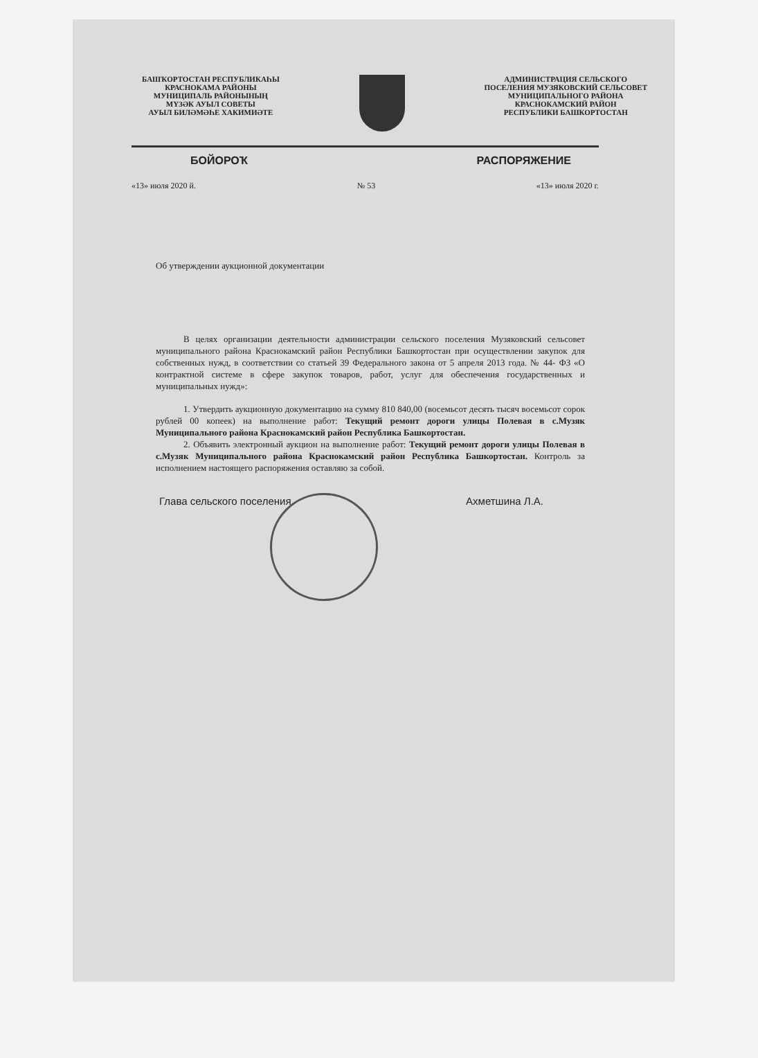БАШҠОРТОСТАН РЕСПУБЛИКАҺЫ
КРАСНОКАМА РАЙОНЫ
МУНИЦИПАЛЬ РАЙОНЫНЫҢ
МҮЗӘК АУЫЛ СОВЕТЫ
АУЫЛ БИЛӘМӘҺЕ ХАКИМИӘТЕ
АДМИНИСТРАЦИЯ СЕЛЬСКОГО
ПОСЕЛЕНИЯ МУЗЯКОВСКИЙ СЕЛЬСОВЕТ
МУНИЦИПАЛЬНОГО РАЙОНА
КРАСНОКАМСКИЙ РАЙОН
РЕСПУБЛИКИ БАШКОРТОСТАН
БОЙОРОҠ РАСПОРЯЖЕНИЕ
«13» июля 2020 й. № 53 «13» июля 2020 г.
Об утверждении аукционной документации
В целях организации деятельности администрации сельского поселения Музяковский сельсовет муниципального района Краснокамский район Республики Башкортостан при осуществлении закупок для собственных нужд, в соответствии со статьей 39 Федерального закона от 5 апреля 2013 года. № 44- ФЗ «О контрактной системе в сфере закупок товаров, работ, услуг для обеспечения государственных и муниципальных нужд»:
1. Утвердить аукционную документацию на сумму 810 840,00 (восемьсот десять тысяч восемьсот сорок рублей 00 копеек) на выполнение работ: Текущий ремонт дороги улицы Полевая в с.Музяк Муниципального района Краснокамский район Республика Башкортостан.
2. Объявить электронный аукцион на выполнение работ: Текущий ремонт дороги улицы Полевая в с.Музяк Муниципального района Краснокамский район Республика Башкортостан. Контроль за исполнением настоящего распоряжения оставляю за собой.
Глава сельского поселения Ахметшина Л.А.